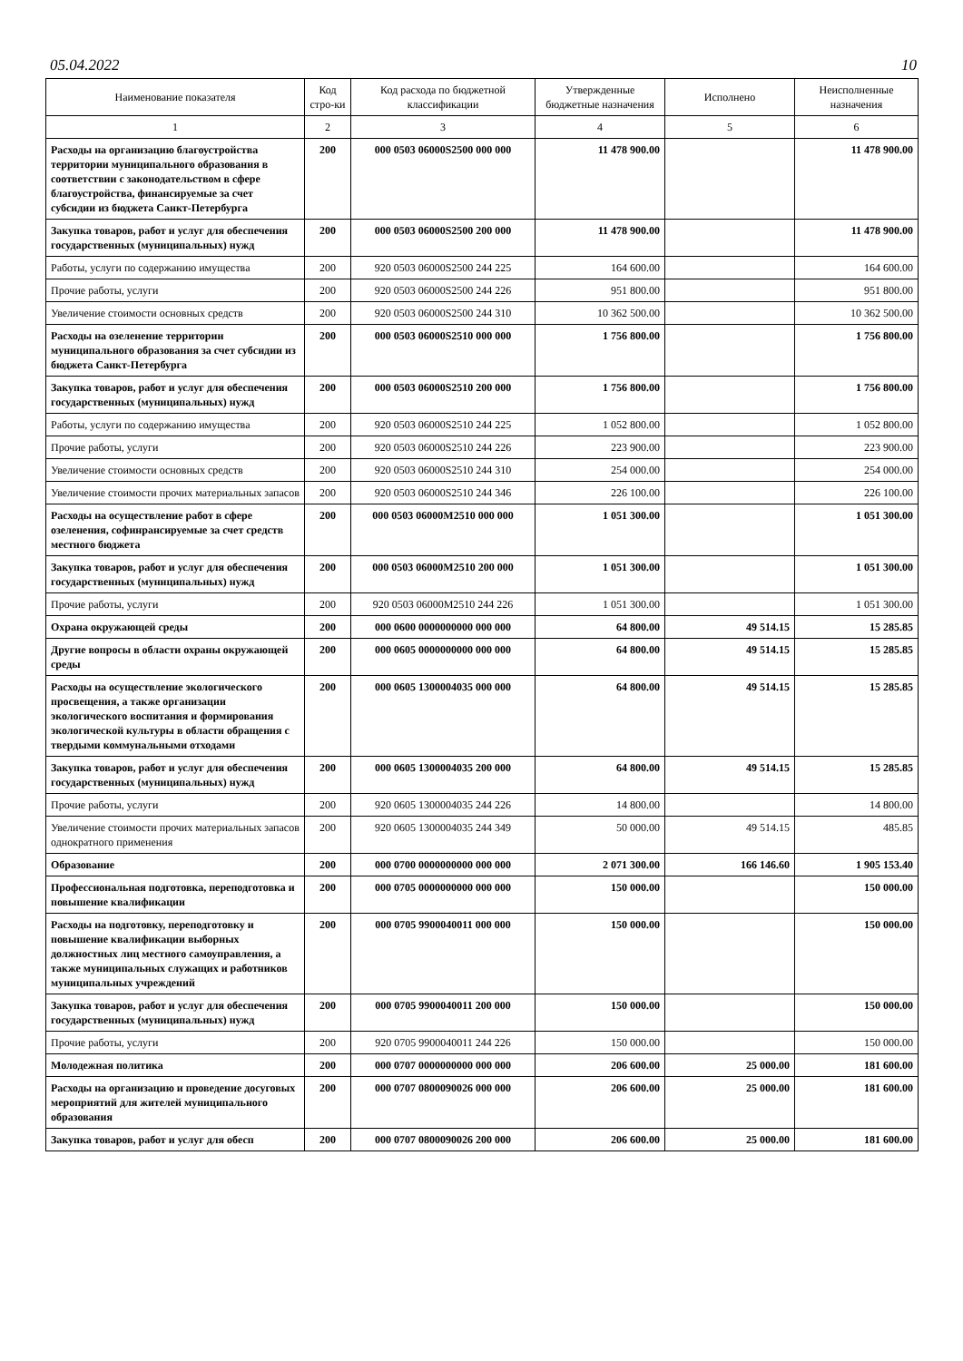05.04.2022 10
| Наименование показателя | Код стро-ки | Код расхода по бюджетной классификации | Утвержденные бюджетные назначения | Исполнено | Неисполненные назначения |
| --- | --- | --- | --- | --- | --- |
| 1 | 2 | 3 | 4 | 5 | 6 |
| Расходы на организацию благоустройства территории муниципального образования в соответствии с законодательством в сфере благоустройства, финансируемые за счет субсидии из бюджета Санкт-Петербурга | 200 | 000 0503 06000S2500 000 000 | 11 478 900.00 | | 11 478 900.00 |
| Закупка товаров, работ и услуг для обеспечения государственных (муниципальных) нужд | 200 | 000 0503 06000S2500 200 000 | 11 478 900.00 | | 11 478 900.00 |
| Работы, услуги по содержанию имущества | 200 | 920 0503 06000S2500 244 225 | 164 600.00 | | 164 600.00 |
| Прочие работы, услуги | 200 | 920 0503 06000S2500 244 226 | 951 800.00 | | 951 800.00 |
| Увеличение стоимости основных средств | 200 | 920 0503 06000S2500 244 310 | 10 362 500.00 | | 10 362 500.00 |
| Расходы на озеленение территории муниципального образования за счет субсидии из бюджета Санкт-Петербурга | 200 | 000 0503 06000S2510 000 000 | 1 756 800.00 | | 1 756 800.00 |
| Закупка товаров, работ и услуг для обеспечения государственных (муниципальных) нужд | 200 | 000 0503 06000S2510 200 000 | 1 756 800.00 | | 1 756 800.00 |
| Работы, услуги по содержанию имущества | 200 | 920 0503 06000S2510 244 225 | 1 052 800.00 | | 1 052 800.00 |
| Прочие работы, услуги | 200 | 920 0503 06000S2510 244 226 | 223 900.00 | | 223 900.00 |
| Увеличение стоимости основных средств | 200 | 920 0503 06000S2510 244 310 | 254 000.00 | | 254 000.00 |
| Увеличение стоимости прочих материальных запасов | 200 | 920 0503 06000S2510 244 346 | 226 100.00 | | 226 100.00 |
| Расходы на осуществление работ в сфере озеленения, софинрансируемые за счет средств местного бюджета | 200 | 000 0503 06000M2510 000 000 | 1 051 300.00 | | 1 051 300.00 |
| Закупка товаров, работ и услуг для обеспечения государственных (муниципальных) нужд | 200 | 000 0503 06000M2510 200 000 | 1 051 300.00 | | 1 051 300.00 |
| Прочие работы, услуги | 200 | 920 0503 06000M2510 244 226 | 1 051 300.00 | | 1 051 300.00 |
| Охрана окружающей среды | 200 | 000 0600 0000000000 000 000 | 64 800.00 | 49 514.15 | 15 285.85 |
| Другие вопросы в области охраны окружающей среды | 200 | 000 0605 0000000000 000 000 | 64 800.00 | 49 514.15 | 15 285.85 |
| Расходы на осуществление экологического просвещения, а также организации экологического воспитания и формирования экологической культуры в области обращения с твердыми коммунальными отходами | 200 | 000 0605 1300004035 000 000 | 64 800.00 | 49 514.15 | 15 285.85 |
| Закупка товаров, работ и услуг для обеспечения государственных (муниципальных) нужд | 200 | 000 0605 1300004035 200 000 | 64 800.00 | 49 514.15 | 15 285.85 |
| Прочие работы, услуги | 200 | 920 0605 1300004035 244 226 | 14 800.00 | | 14 800.00 |
| Увеличение стоимости прочих материальных запасов однократного применения | 200 | 920 0605 1300004035 244 349 | 50 000.00 | 49 514.15 | 485.85 |
| Образование | 200 | 000 0700 0000000000 000 000 | 2 071 300.00 | 166 146.60 | 1 905 153.40 |
| Профессиональная подготовка, переподготовка и повышение квалификации | 200 | 000 0705 0000000000 000 000 | 150 000.00 | | 150 000.00 |
| Расходы на подготовку, переподготовку и повышение квалификации выборных должностных лиц местного самоуправления, а также муниципальных служащих и работников муниципальных учреждений | 200 | 000 0705 9900040011 000 000 | 150 000.00 | | 150 000.00 |
| Закупка товаров, работ и услуг для обеспечения государственных (муниципальных) нужд | 200 | 000 0705 9900040011 200 000 | 150 000.00 | | 150 000.00 |
| Прочие работы, услуги | 200 | 920 0705 9900040011 244 226 | 150 000.00 | | 150 000.00 |
| Молодежная политика | 200 | 000 0707 0000000000 000 000 | 206 600.00 | 25 000.00 | 181 600.00 |
| Расходы на организацию и проведение досуговых мероприятий для жителей муниципального образования | 200 | 000 0707 0800090026 000 000 | 206 600.00 | 25 000.00 | 181 600.00 |
| Закупка товаров, работ и услуг для обесп | 200 | 000 0707 0800090026 200 000 | 206 600.00 | 25 000.00 | 181 600.00 |